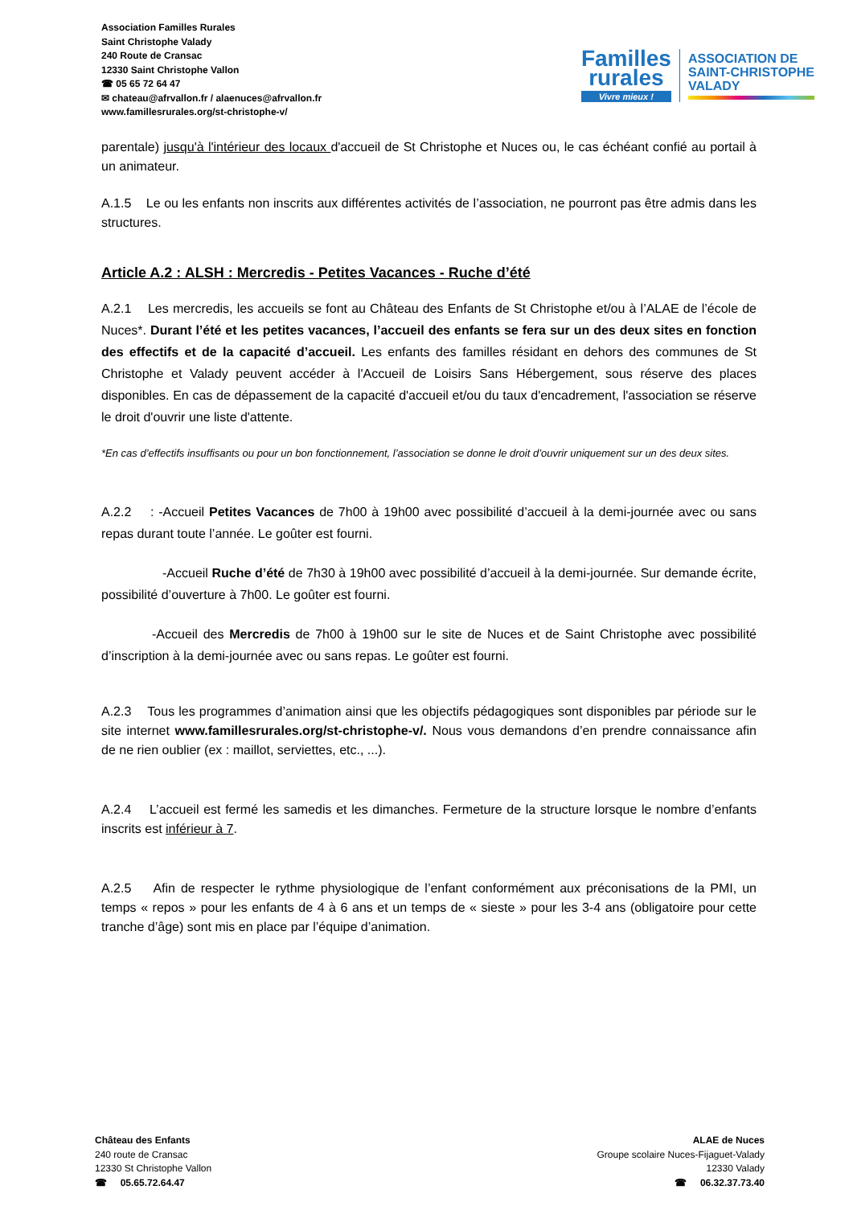Association Familles Rurales
Saint Christophe Valady
240 Route de Cransac
12330 Saint Christophe Vallon
☎ 05 65 72 64 47
✉ chateau@afrvallon.fr / alaenuces@afrvallon.fr
www.famillesrurales.org/st-christophe-v/
Familles
rurales
Vivre mieux !
ASSOCIATION DE
SAINT-CHRISTOPHE
VALADY
parentale) jusqu'à l'intérieur des locaux d'accueil de St Christophe et Nuces ou, le cas échéant confié au portail à un animateur.
A.1.5 Le ou les enfants non inscrits aux différentes activités de l’association, ne pourront pas être admis dans les structures.
Article A.2 : ALSH : Mercredis - Petites Vacances - Ruche d’été
A.2.1 Les mercredis, les accueils se font au Château des Enfants de St Christophe et/ou à l’ALAE de l’école de Nuces*. Durant l’été et les petites vacances, l’accueil des enfants se fera sur un des deux sites en fonction des effectifs et de la capacité d’accueil. Les enfants des familles résidant en dehors des communes de St Christophe et Valady peuvent accéder à l'Accueil de Loisirs Sans Hébergement, sous réserve des places disponibles. En cas de dépassement de la capacité d'accueil et/ou du taux d'encadrement, l'association se réserve le droit d'ouvrir une liste d'attente.
*En cas d’effectifs insuffisants ou pour un bon fonctionnement, l’association se donne le droit d’ouvrir uniquement sur un des deux sites.
A.2.2 : -Accueil Petites Vacances de 7h00 à 19h00 avec possibilité d’accueil à la demi-journée avec ou sans repas durant toute l’année. Le goûter est fourni.
-Accueil Ruche d’été de 7h30 à 19h00 avec possibilité d’accueil à la demi-journée. Sur demande écrite, possibilité d’ouverture à 7h00. Le goûter est fourni.
-Accueil des Mercredis de 7h00 à 19h00 sur le site de Nuces et de Saint Christophe avec possibilité d’inscription à la demi-journée avec ou sans repas. Le goûter est fourni.
A.2.3 Tous les programmes d’animation ainsi que les objectifs pédagogiques sont disponibles par période sur le site internet www.famillesrurales.org/st-christophe-v/. Nous vous demandons d’en prendre connaissance afin de ne rien oublier (ex : maillot, serviettes, etc., ...).
A.2.4 L’accueil est fermé les samedis et les dimanches. Fermeture de la structure lorsque le nombre d’enfants inscrits est inférieur à 7.
A.2.5 Afin de respecter le rythme physiologique de l’enfant conformément aux préconisations de la PMI, un temps « repos » pour les enfants de 4 à 6 ans et un temps de « sieste » pour les 3-4 ans (obligatoire pour cette tranche d’âge) sont mis en place par l’équipe d’animation.
Château des Enfants
240 route de Cransac
12330 St Christophe Vallon
☎ 05.65.72.64.47
ALAE de Nuces
Groupe scolaire Nuces-Fijaguet-Valady
12330 Valady
☎ 06.32.37.73.40